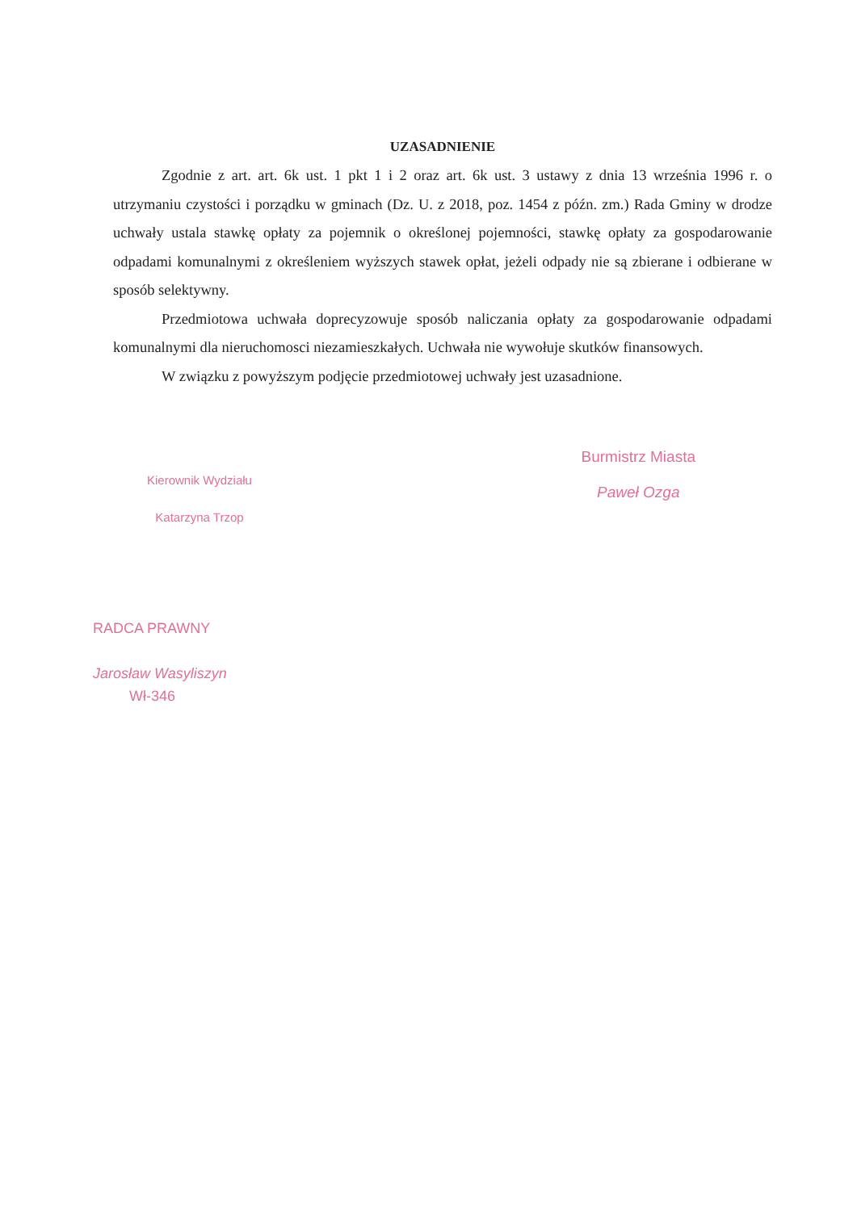UZASADNIENIE
Zgodnie z art. art. 6k ust. 1 pkt 1 i 2 oraz art. 6k ust. 3 ustawy z dnia 13 września 1996 r. o utrzymaniu czystości i porządku w gminach (Dz. U. z 2018, poz. 1454 z późn. zm.) Rada Gminy w drodze uchwały ustala stawkę opłaty za pojemnik o określonej pojemności, stawkę opłaty za gospodarowanie odpadami komunalnymi z określeniem wyższych stawek opłat, jeżeli odpady nie są zbierane i odbierane w sposób selektywny.
Przedmiotowa uchwała doprecyzowuje sposób naliczania opłaty za gospodarowanie odpadami komunalnymi dla nieruchomosci niezamieszkałych. Uchwała nie wywołuje skutków finansowych.
W związku z powyższym podjęcie przedmiotowej uchwały jest uzasadnione.
Kierownik Wydziału
Katarzyna Trzop
Burmistrz Miasta
Paweł Ozga
RADCA PRAWNY
Jarosław Wasyliszyn
Wł-346